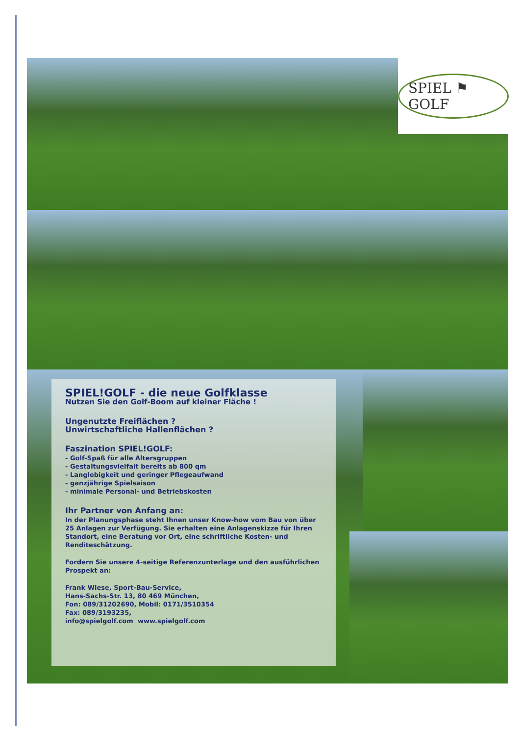SPIEL ⚑ GOLF
SPIEL!GOLF - die neue Golfklasse
Nutzen Sie den Golf-Boom auf kleiner Fläche !
Ungenutzte Freiflächen ?
Unwirtschaftliche Hallenflächen ?
Faszination SPIEL!GOLF:
- Golf-Spaß für alle Altersgruppen
- Gestaltungsvielfalt bereits ab 800 qm
- Langlebigkeit und geringer Pflegeaufwand
- ganzjährige Spielsaison
- minimale Personal- und Betriebskosten
Ihr Partner von Anfang an:
In der Planungsphase steht Ihnen unser Know-how vom Bau von über 25 Anlagen zur Verfügung. Sie erhalten eine Anlagenskizze für Ihren Standort, eine Beratung vor Ort, eine schriftliche Kosten- und Renditeschätzung.
Fordern Sie unsere 4-seitige Referenzunterlage und den ausführlichen Prospekt an:
Frank Wiese, Sport-Bau-Service,
Hans-Sachs-Str. 13, 80 469 München,
Fon: 089/31202690, Mobil: 0171/3510354
Fax: 089/3193235,
info@spielgolf.com www.spielgolf.com